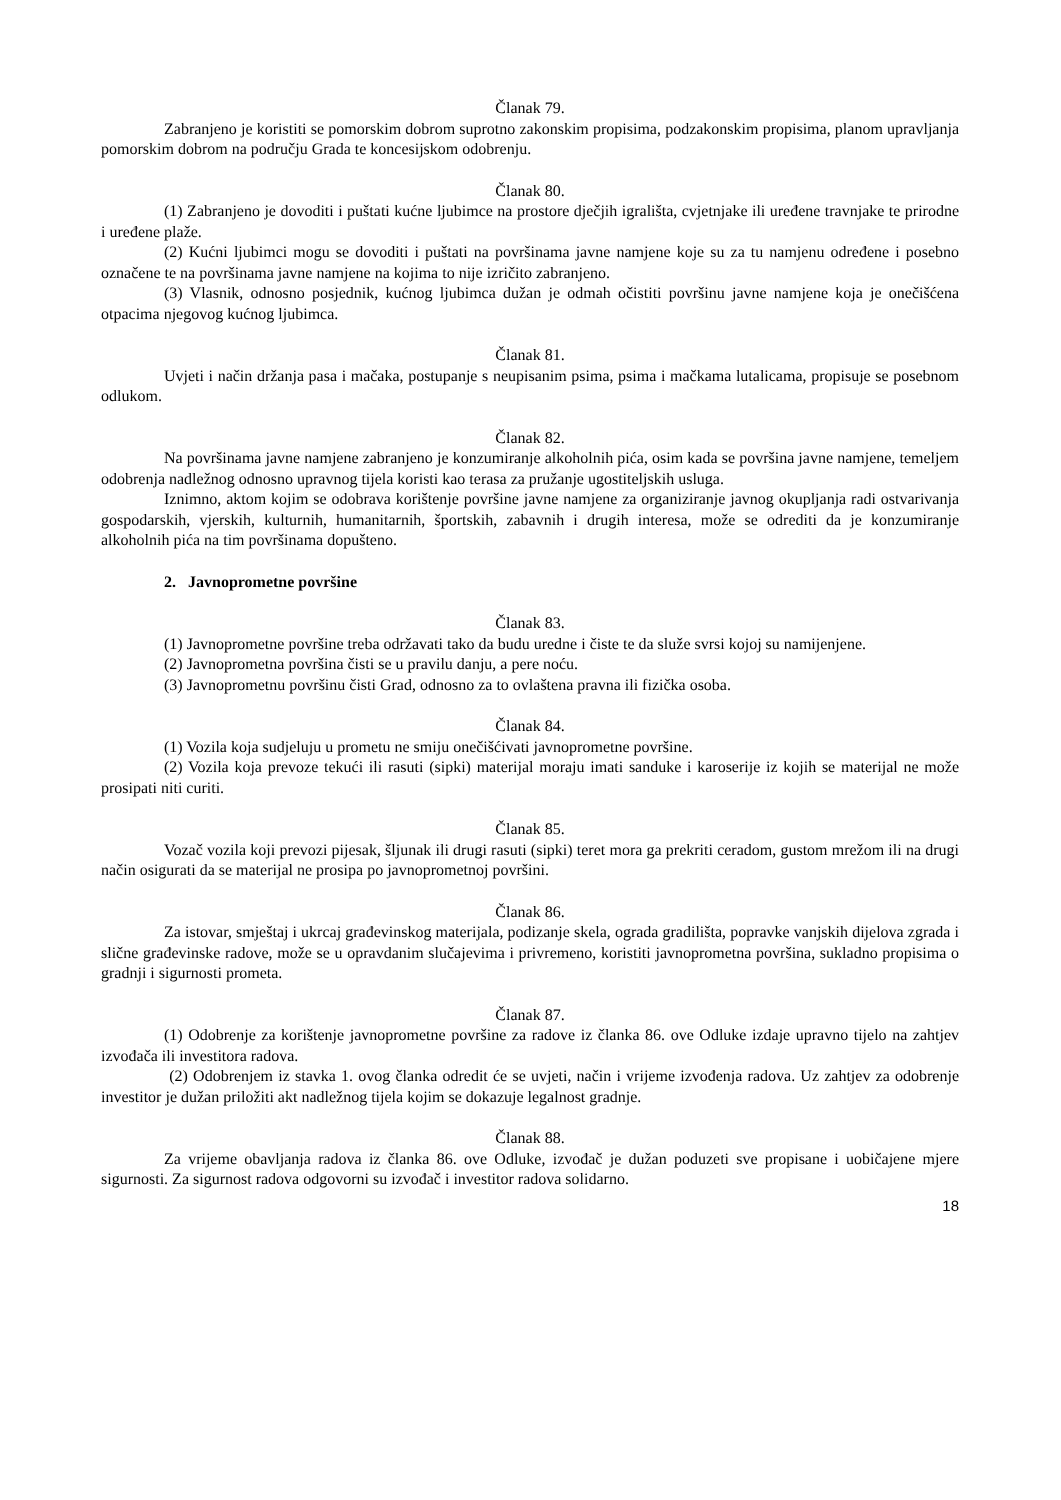Članak 79.
Zabranjeno je koristiti se pomorskim dobrom suprotno zakonskim propisima, podzakonskim propisima, planom upravljanja pomorskim dobrom na području Grada te koncesijskom odobrenju.
Članak 80.
(1) Zabranjeno je dovoditi i puštati kućne ljubimce na prostore dječjih igrališta, cvjetnjake ili uređene travnjake te prirodne i uređene plaže.
(2) Kućni ljubimci mogu se dovoditi i puštati na površinama javne namjene koje su za tu namjenu određene i posebno označene te na površinama javne namjene na kojima to nije izričito zabranjeno.
(3) Vlasnik, odnosno posjednik, kućnog ljubimca dužan je odmah očistiti površinu javne namjene koja je onečišćena otpacima njegovog kućnog ljubimca.
Članak 81.
Uvjeti i način držanja pasa i mačaka, postupanje s neupisanim psima, psima i mačkama lutalicama, propisuje se posebnom odlukom.
Članak 82.
Na površinama javne namjene zabranjeno je konzumiranje alkoholnih pića, osim kada se površina javne namjene, temeljem odobrenja nadležnog odnosno upravnog tijela koristi kao terasa za pružanje ugostiteljskih usluga.
Iznimno, aktom kojim se odobrava korištenje površine javne namjene za organiziranje javnog okupljanja radi ostvarivanja gospodarskih, vjerskih, kulturnih, humanitarnih, športskih, zabavnih i drugih interesa, može se odrediti da je konzumiranje alkoholnih pića na tim površinama dopušteno.
2. Javnoprometne površine
Članak 83.
(1) Javnoprometne površine treba održavati tako da budu uredne i čiste te da služe svrsi kojoj su namijenjene.
(2) Javnoprometna površina čisti se u pravilu danju, a pere noću.
(3) Javnoprometnu površinu čisti Grad, odnosno za to ovlaštena pravna ili fizička osoba.
Članak 84.
(1) Vozila koja sudjeluju u prometu ne smiju onečišćivati javnoprometne površine.
(2) Vozila koja prevoze tekući ili rasuti (sipki) materijal moraju imati sanduke i karoserije iz kojih se materijal ne može prosipati niti curiti.
Članak 85.
Vozač vozila koji prevozi pijesak, šljunak ili drugi rasuti (sipki) teret mora ga prekriti ceradom, gustom mrežom ili na drugi način osigurati da se materijal ne prosipa po javnoprometnoj površini.
Članak 86.
Za istovar, smještaj i ukrcaj građevinskog materijala, podizanje skela, ograda gradilišta, popravke vanjskih dijelova zgrada i slične građevinske radove, može se u opravdanim slučajevima i privremeno, koristiti javnoprometna površina, sukladno propisima o gradnji i sigurnosti prometa.
Članak 87.
(1) Odobrenje za korištenje javnoprometne površine za radove iz članka 86. ove Odluke izdaje upravno tijelo na zahtjev izvođača ili investitora radova.
(2) Odobrenjem iz stavka 1. ovog članka odredit će se uvjeti, način i vrijeme izvođenja radova. Uz zahtjev za odobrenje investitor je dužan priložiti akt nadležnog tijela kojim se dokazuje legalnost gradnje.
Članak 88.
Za vrijeme obavljanja radova iz članka 86. ove Odluke, izvođač je dužan poduzeti sve propisane i uobičajene mjere sigurnosti. Za sigurnost radova odgovorni su izvođač i investitor radova solidarno.
18